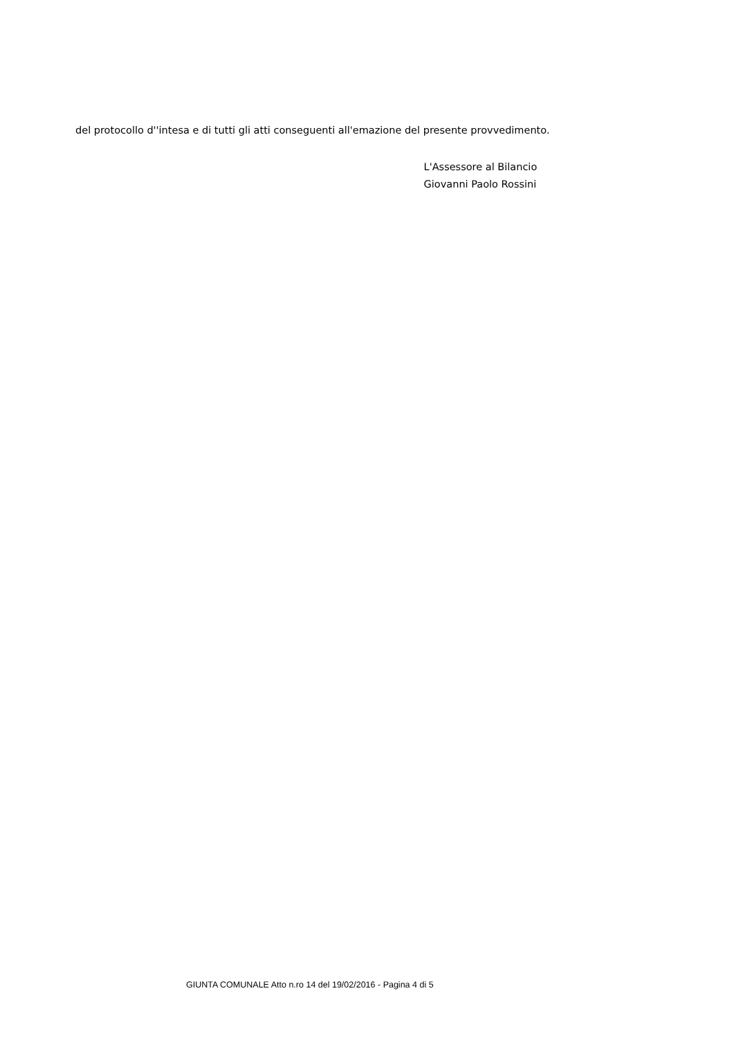del protocollo d''intesa e di tutti gli atti conseguenti all'emazione del presente provvedimento.
L'Assessore al Bilancio
Giovanni Paolo Rossini
GIUNTA COMUNALE Atto n.ro 14 del 19/02/2016 - Pagina 4 di 5